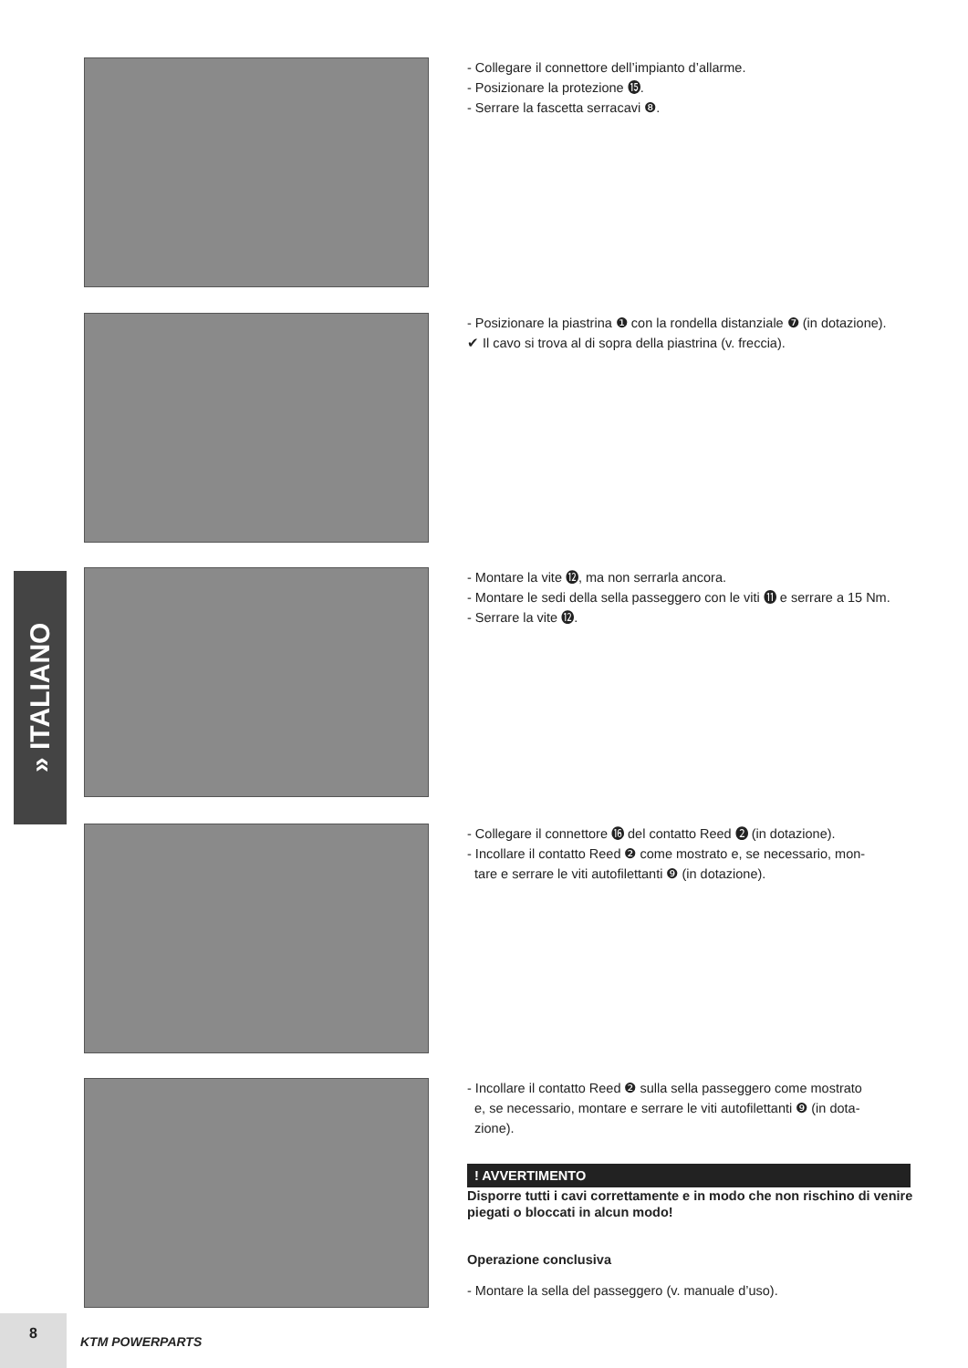- Collegare il connettore dell’impianto d’allarme.
- Posizionare la protezione ⓯.
- Serrare la fascetta serracavi ❽.
- Posizionare la piastrina ❶ con la rondella distanziale ❼ (in dotazione).
✔ Il cavo si trova al di sopra della piastrina (v. freccia).
» ITALIANO
- Montare la vite ⓬, ma non serrarla ancora.
- Montare le sedi della sella passeggero con le viti ⓫ e serrare a 15 Nm.
- Serrare la vite ⓬.
- Collegare il connettore ⓰ del contatto Reed ❷ (in dotazione).
- Incollare il contatto Reed ❷ come mostrato e, se necessario, mon-
tare e serrare le viti autofilettanti ❾ (in dotazione).
- Incollare il contatto Reed ❷ sulla sella passeggero come mostrato
e, se necessario, montare e serrare le viti autofilettanti ❾ (in dota-
zione).
! AVVERTIMENTO
Disporre tutti i cavi correttamente e in modo che non rischino di venire piegati o bloccati in alcun modo!
Operazione conclusiva
- Montare la sella del passeggero (v. manuale d’uso).
8
KTM POWERPARTS